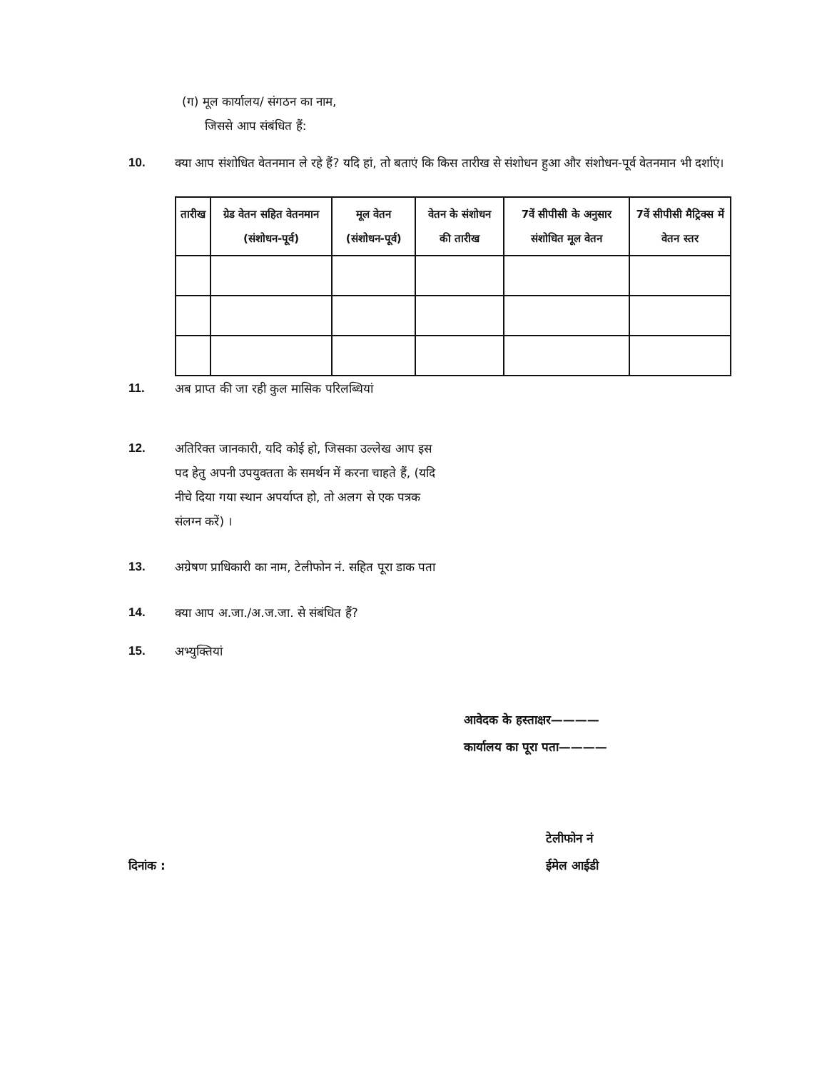(ग) मूल कार्यालय/ संगठन का नाम,
जिससे आप संबंधित हैं:
10. क्या आप संशोधित वेतनमान ले रहे हैं? यदि हां, तो बताएं कि किस तारीख से संशोधन हुआ और संशोधन-पूर्व वेतनमान भी दर्शाएं।
| तारीख | ग्रेड वेतन सहित वेतनमान (संशोधन-पूर्व) | मूल वेतन (संशोधन-पूर्व) | वेतन के संशोधन की तारीख | 7वें सीपीसी के अनुसार संशोधित मूल वेतन | 7वें सीपीसी मैट्रिक्स में वेतन स्तर |
| --- | --- | --- | --- | --- | --- |
11. अब प्राप्त की जा रही कुल मासिक परिलब्धियां
12. अतिरिक्त जानकारी, यदि कोई हो, जिसका उल्लेख आप इस पद हेतु अपनी उपयुक्तता के समर्थन में करना चाहते हैं, (यदि नीचे दिया गया स्थान अपर्याप्त हो, तो अलग से एक पत्रक संलग्न करें) ।
13. अग्रेषण प्राधिकारी का नाम, टेलीफोन नं. सहित पूरा डाक पता
14. क्या आप अ.जा./अ.ज.जा. से संबंधित हैं?
15. अभ्युक्तियां
आवेदक के हस्ताक्षर————
कार्यालय का पूरा पता————
दिनांक : टेलीफोन नं
ईमेल आईडी